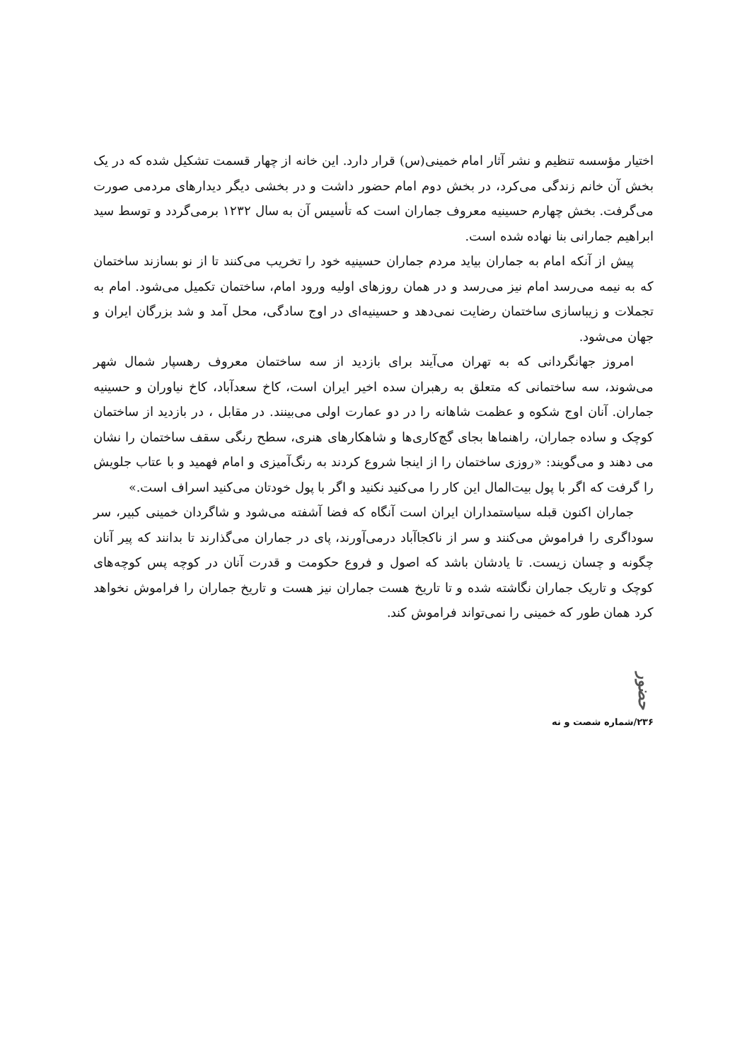اختیار مؤسسه تنظیم و نشر آثار امام خمینی(س) قرار دارد. این خانه از چهار قسمت تشکیل شده که در یک بخش آن خانم زندگی می‌کرد، در بخش دوم امام حضور داشت و در بخشی دیگر دیدارهای مردمی صورت می‌گرفت. بخش چهارم حسینیه معروف جماران است که تأسیس آن به سال ۱۲۳۲ برمی‌گردد و توسط سید ابراهیم جمارانی بنا نهاده شده است.
پیش از آنکه امام به جماران بیاید مردم جماران حسینیه خود را تخریب می‌کنند تا از نو بسازند ساختمان که به نیمه می‌رسد امام نیز می‌رسد و در همان روزهای اولیه ورود امام، ساختمان تکمیل می‌شود. امام به تجملات و زیباسازی ساختمان رضایت نمی‌دهد و حسینیه‌ای در اوج سادگی، محل آمد و شد بزرگان ایران و جهان می‌شود.
امروز جهانگردانی که به تهران می‌آیند برای بازدید از سه ساختمان معروف رهسپار شمال شهر می‌شوند، سه ساختمانی که متعلق به رهبران سده اخیر ایران است، کاخ سعدآباد، کاخ نیاوران و حسینیه جماران. آنان اوج شکوه و عظمت شاهانه را در دو عمارت اولی می‌بینند. در مقابل ، در بازدید از ساختمان کوچک و ساده جماران، راهنماها بجای گچ‌کاری‌ها و شاهکارهای هنری، سطح رنگی سقف ساختمان را نشان می دهند و می‌گویند: «روزی ساختمان را از اینجا شروع کردند به رنگ‌آمیزی و امام فهمید و با عتاب جلویش را گرفت که اگر با پول بیت‌المال این کار را می‌کنید نکنید و اگر با پول خودتان می‌کنید اسراف است.»
جماران اکنون قبله سیاستمداران ایران است آنگاه که فضا آشفته می‌شود و شاگردان خمینی کبیر، سر سوداگری را فراموش می‌کنند و سر از ناکجاآباد درمی‌آورند، پای در جماران می‌گذارند تا بدانند که پیر آنان چگونه و چسان زیست. تا یادشان باشد که اصول و فروع حکومت و قدرت آنان در کوچه پس کوچه‌های کوچک و تاریک جماران نگاشته شده و تا تاریخ هست جماران نیز هست و تاریخ جماران را فراموش نخواهد کرد همان طور که خمینی را نمی‌تواند فراموش کند.
حضور
۲۳۶/شماره شصت و نه